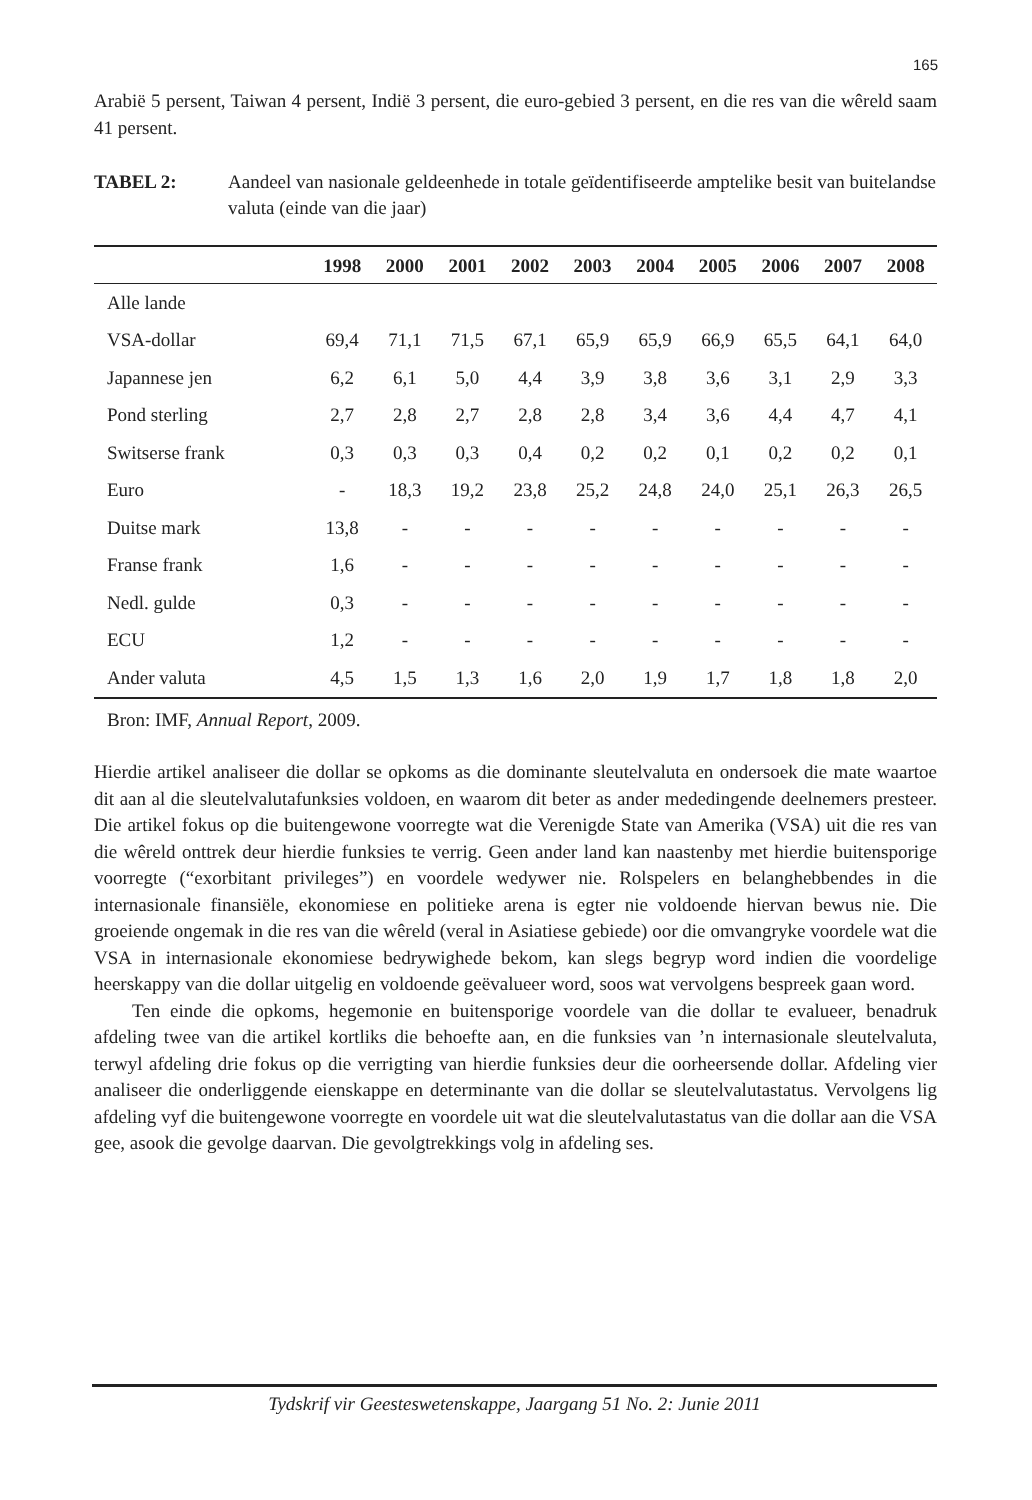165
Arabië 5 persent, Taiwan 4 persent, Indië 3 persent, die euro-gebied 3 persent, en die res van die wêreld saam 41 persent.
TABEL 2: Aandeel van nasionale geldeenhede in totale geïdentifiseerde amptelike besit van buitelandse valuta (einde van die jaar)
| | 1998 | 2000 | 2001 | 2002 | 2003 | 2004 | 2005 | 2006 | 2007 | 2008 |
| --- | --- | --- | --- | --- | --- | --- | --- | --- | --- | --- |
| Alle lande | | | | | | | | | | |
| VSA-dollar | 69,4 | 71,1 | 71,5 | 67,1 | 65,9 | 65,9 | 66,9 | 65,5 | 64,1 | 64,0 |
| Japannese jen | 6,2 | 6,1 | 5,0 | 4,4 | 3,9 | 3,8 | 3,6 | 3,1 | 2,9 | 3,3 |
| Pond sterling | 2,7 | 2,8 | 2,7 | 2,8 | 2,8 | 3,4 | 3,6 | 4,4 | 4,7 | 4,1 |
| Switserse frank | 0,3 | 0,3 | 0,3 | 0,4 | 0,2 | 0,2 | 0,1 | 0,2 | 0,2 | 0,1 |
| Euro | - | 18,3 | 19,2 | 23,8 | 25,2 | 24,8 | 24,0 | 25,1 | 26,3 | 26,5 |
| Duitse mark | 13,8 | - | - | - | - | - | - | - | - | - |
| Franse frank | 1,6 | - | - | - | - | - | - | - | - | - |
| Nedl. gulde | 0,3 | - | - | - | - | - | - | - | - | - |
| ECU | 1,2 | - | - | - | - | - | - | - | - | - |
| Ander valuta | 4,5 | 1,5 | 1,3 | 1,6 | 2,0 | 1,9 | 1,7 | 1,8 | 1,8 | 2,0 |
Bron: IMF, Annual Report, 2009.
Hierdie artikel analiseer die dollar se opkoms as die dominante sleutelvaluta en ondersoek die mate waartoe dit aan al die sleutelvalutafunksies voldoen, en waarom dit beter as ander mededingende deelnemers presteer. Die artikel fokus op die buitengewone voorregte wat die Verenigde State van Amerika (VSA) uit die res van die wêreld onttrek deur hierdie funksies te verrig. Geen ander land kan naastenby met hierdie buitensporige voorregte (“exorbitant privileges”) en voordele wedywer nie. Rolspelers en belanghebbendes in die internasionale finansiële, ekonomiese en politieke arena is egter nie voldoende hiervan bewus nie. Die groeiende ongemak in die res van die wêreld (veral in Asiatiese gebiede) oor die omvangryke voordele wat die VSA in internasionale ekonomiese bedrywighede bekom, kan slegs begryp word indien die voordelige heerskappy van die dollar uitgelig en voldoende geëvalueer word, soos wat vervolgens bespreek gaan word.
Ten einde die opkoms, hegemonie en buitensporige voordele van die dollar te evalueer, benadruk afdeling twee van die artikel kortliks die behoefte aan, en die funksies van ’n internasionale sleutelvaluta, terwyl afdeling drie fokus op die verrigting van hierdie funksies deur die oorheersende dollar. Afdeling vier analiseer die onderliggende eienskappe en determinante van die dollar se sleutelvalutastatus. Vervolgens lig afdeling vyf die buitengewone voorregte en voordele uit wat die sleutelvalutastatus van die dollar aan die VSA gee, asook die gevolge daarvan. Die gevolgtrekkings volg in afdeling ses.
Tydskrif vir Geesteswetenskappe, Jaargang 51 No. 2: Junie 2011